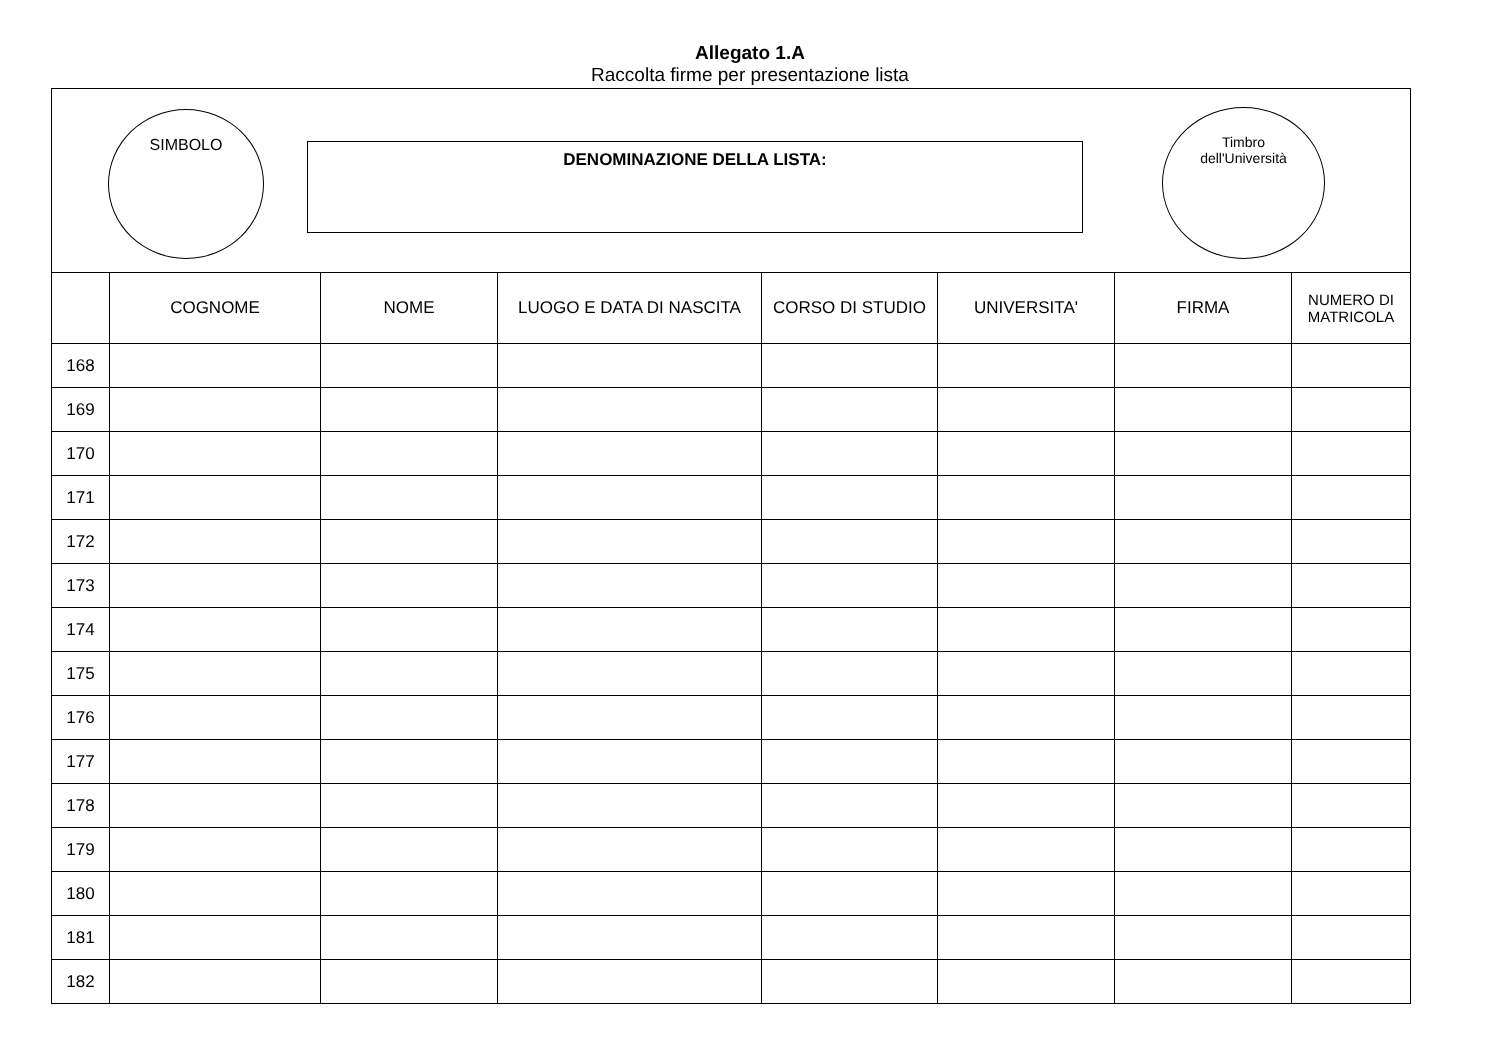Allegato 1.A
Raccolta firme per presentazione lista
SIMBOLO
DENOMINAZIONE DELLA LISTA:
Timbro
dell'Università
| | COGNOME | NOME | LUOGO E DATA DI NASCITA | CORSO DI STUDIO | UNIVERSITA' | FIRMA | NUMERO DI MATRICOLA |
| --- | --- | --- | --- | --- | --- | --- | --- |
| 168 | | | | | | | |
| 169 | | | | | | | |
| 170 | | | | | | | |
| 171 | | | | | | | |
| 172 | | | | | | | |
| 173 | | | | | | | |
| 174 | | | | | | | |
| 175 | | | | | | | |
| 176 | | | | | | | |
| 177 | | | | | | | |
| 178 | | | | | | | |
| 179 | | | | | | | |
| 180 | | | | | | | |
| 181 | | | | | | | |
| 182 | | | | | | | |